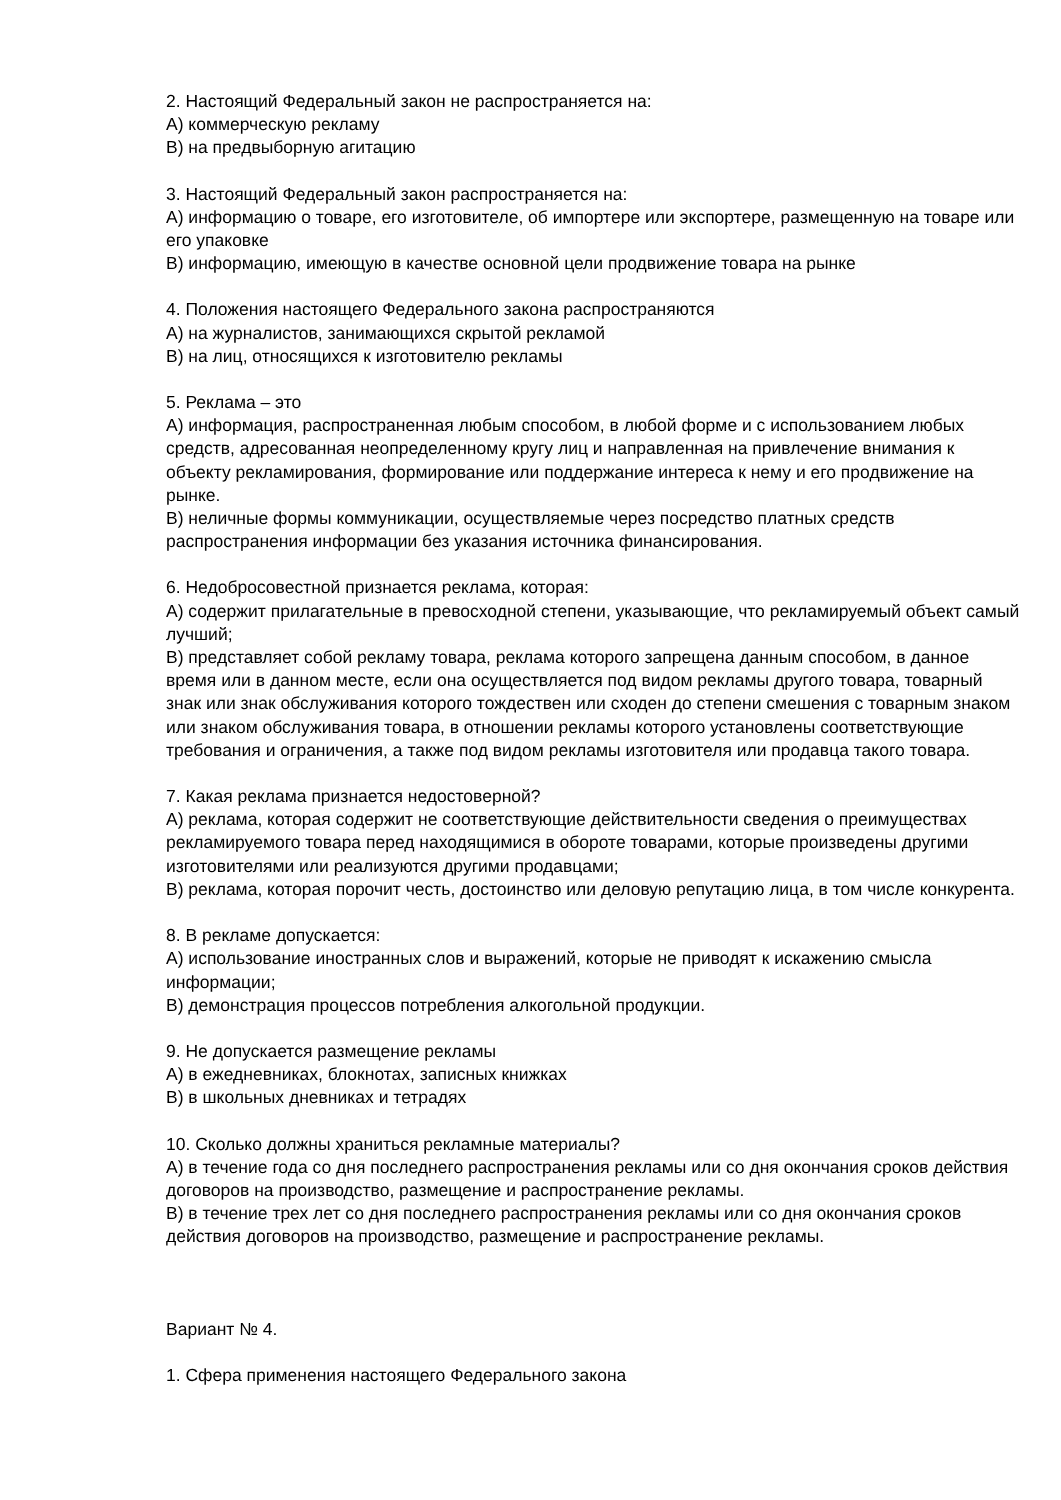2. Настоящий Федеральный закон не распространяется на:
А) коммерческую рекламу
В) на предвыборную агитацию
3. Настоящий Федеральный закон распространяется на:
А) информацию о товаре, его изготовителе, об импортере или экспортере, размещенную на товаре или его упаковке
В) информацию, имеющую в качестве основной цели продвижение товара на рынке
4. Положения настоящего Федерального закона распространяются
А) на журналистов, занимающихся скрытой рекламой
В) на лиц, относящихся к изготовителю рекламы
5. Реклама – это
А) информация, распространенная любым способом, в любой форме и с использованием любых средств, адресованная неопределенному кругу лиц и направленная на привлечение внимания к объекту рекламирования, формирование или поддержание интереса к нему и его продвижение на рынке.
В) неличные формы коммуникации, осуществляемые через посредство платных средств распространения информации без указания источника финансирования.
6. Недобросовестной признается реклама, которая:
А) содержит прилагательные в превосходной степени, указывающие, что рекламируемый объект самый лучший;
В) представляет собой рекламу товара, реклама которого запрещена данным способом, в данное время или в данном месте, если она осуществляется под видом рекламы другого товара, товарный знак или знак обслуживания которого тождествен или сходен до степени смешения с товарным знаком или знаком обслуживания товара, в отношении рекламы которого установлены соответствующие требования и ограничения, а также под видом рекламы изготовителя или продавца такого товара.
7. Какая реклама признается недостоверной?
А) реклама, которая содержит не соответствующие действительности сведения о преимуществах рекламируемого товара перед находящимися в обороте товарами, которые произведены другими изготовителями или реализуются другими продавцами;
В) реклама, которая порочит честь, достоинство или деловую репутацию лица, в том числе конкурента.
8. В рекламе допускается:
А) использование иностранных слов и выражений, которые не приводят к искажению смысла информации;
В) демонстрация процессов потребления алкогольной продукции.
9. Не допускается размещение рекламы
А) в ежедневниках, блокнотах, записных книжках
В) в школьных дневниках и тетрадях
10. Сколько должны храниться рекламные материалы?
А) в течение года со дня последнего распространения рекламы или со дня окончания сроков действия договоров на производство, размещение и распространение рекламы.
В) в течение трех лет со дня последнего распространения рекламы или со дня окончания сроков действия договоров на производство, размещение и распространение рекламы.
Вариант № 4.
1. Сфера применения настоящего Федерального закона